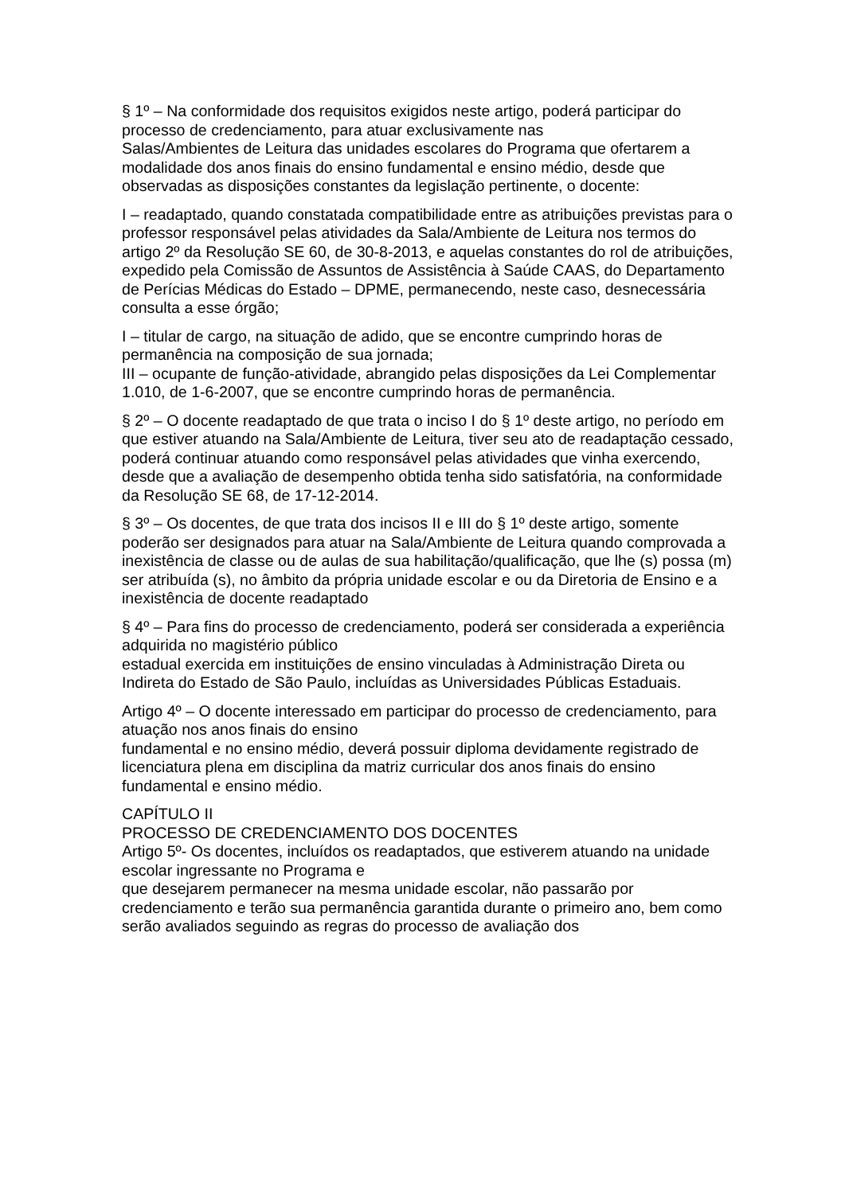§ 1º – Na conformidade dos requisitos exigidos neste artigo, poderá participar do processo de credenciamento, para atuar exclusivamente nas
Salas/Ambientes de Leitura das unidades escolares do Programa que ofertarem a modalidade dos anos finais do ensino fundamental e ensino médio, desde que observadas as disposições constantes da legislação pertinente, o docente:
I – readaptado, quando constatada compatibilidade entre as atribuições previstas para o professor responsável pelas atividades da Sala/Ambiente de Leitura nos termos do artigo 2º da Resolução SE 60, de 30-8-2013, e aquelas constantes do rol de atribuições, expedido pela Comissão de Assuntos de Assistência à Saúde CAAS, do Departamento de Perícias Médicas do Estado – DPME, permanecendo, neste caso, desnecessária consulta a esse órgão;
I – titular de cargo, na situação de adido, que se encontre cumprindo horas de permanência na composição de sua jornada;
III – ocupante de função-atividade, abrangido pelas disposições da Lei Complementar 1.010, de 1-6-2007, que se encontre cumprindo horas de permanência.
§ 2º – O docente readaptado de que trata o inciso I do § 1º deste artigo, no período em que estiver atuando na Sala/Ambiente de Leitura, tiver seu ato de readaptação cessado, poderá continuar atuando como responsável pelas atividades que vinha exercendo, desde que a avaliação de desempenho obtida tenha sido satisfatória, na conformidade da Resolução SE 68, de 17-12-2014.
§ 3º – Os docentes, de que trata dos incisos II e III do § 1º deste artigo, somente poderão ser designados para atuar na Sala/Ambiente de Leitura quando comprovada a inexistência de classe ou de aulas de sua habilitação/qualificação, que lhe (s) possa (m) ser atribuída (s), no âmbito da própria unidade escolar e ou da Diretoria de Ensino e a inexistência de docente readaptado
§ 4º – Para fins do processo de credenciamento, poderá ser considerada a experiência adquirida no magistério público
estadual exercida em instituições de ensino vinculadas à Administração Direta ou Indireta do Estado de São Paulo, incluídas as Universidades Públicas Estaduais.
Artigo 4º – O docente interessado em participar do processo de credenciamento, para atuação nos anos finais do ensino
fundamental e no ensino médio, deverá possuir diploma devidamente registrado de licenciatura plena em disciplina da matriz curricular dos anos finais do ensino fundamental e ensino médio.
CAPÍTULO II
PROCESSO DE CREDENCIAMENTO DOS DOCENTES
Artigo 5º- Os docentes, incluídos os readaptados, que estiverem atuando na unidade escolar ingressante no Programa e
que desejarem permanecer na mesma unidade escolar, não passarão por credenciamento e terão sua permanência garantida durante o primeiro ano, bem como serão avaliados seguindo as regras do processo de avaliação dos